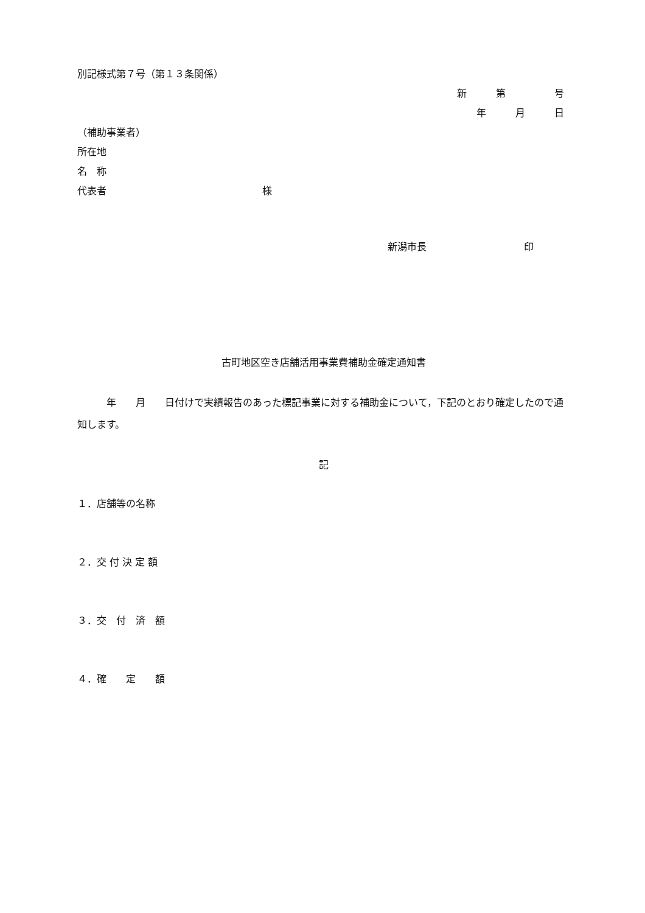別記様式第７号（第１３条関係）
新　　　第　　　　　号
年　　　月　　　日
（補助事業者）
所在地
名　称
代表者　　　　　　　　　　　　　　　　様
新潟市長　　　　　　　　　　印
古町地区空き店舗活用事業費補助金確定通知書
　　　年　　月　　日付けで実績報告のあった標記事業に対する補助金について，下記のとおり確定したので通知します。
記
１．店舗等の名称
２．交 付 決 定 額
３．交　付　済　額
４．確　　定　　額